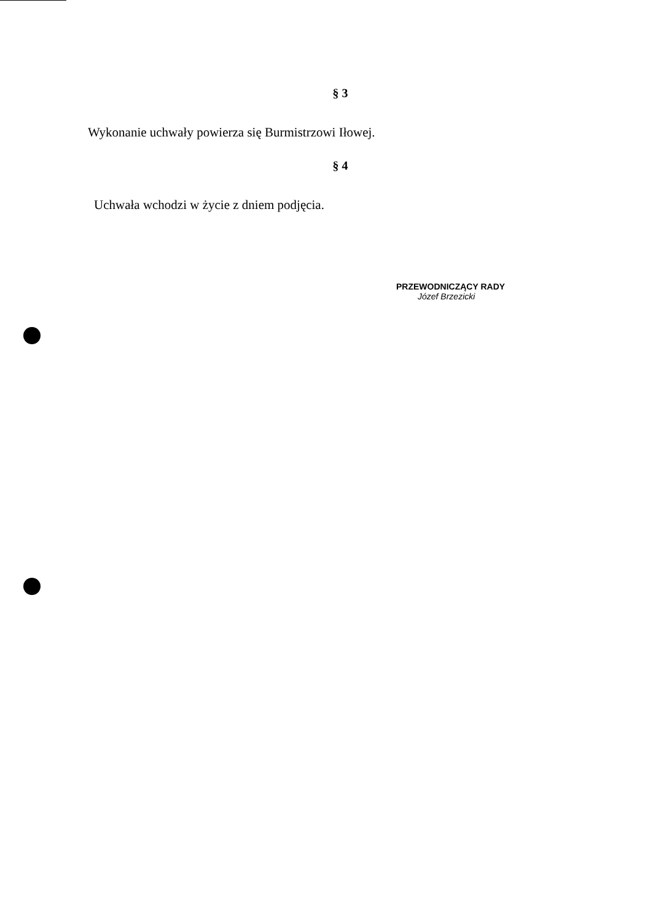§ 3
Wykonanie uchwały powierza się Burmistrzowi Iłowej.
§ 4
Uchwała wchodzi w życie z dniem podjęcia.
PRZEWODNICZĄCY RADY
Józef Brzezicki